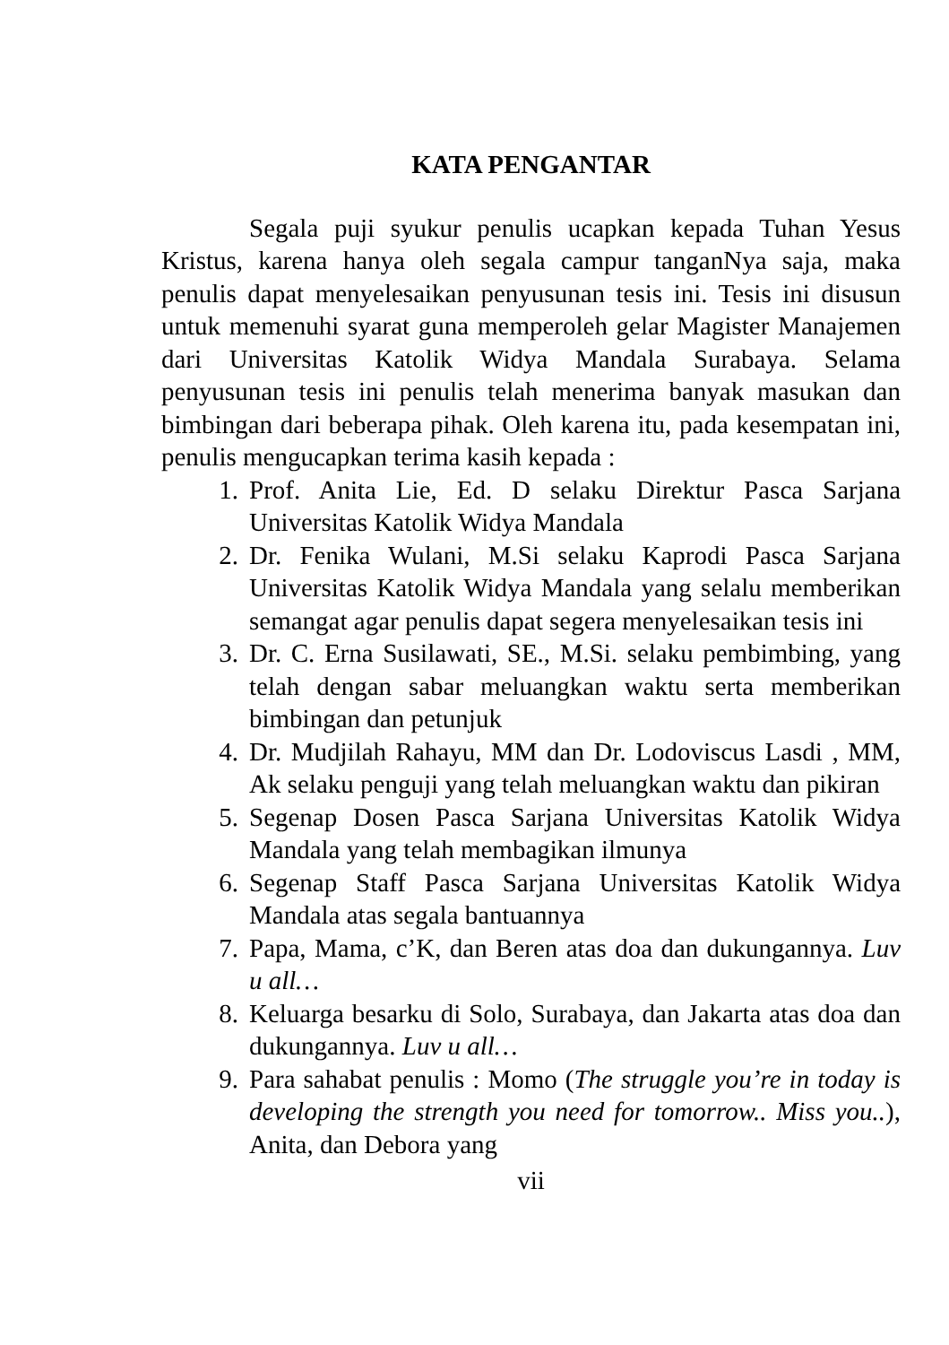KATA PENGANTAR
Segala puji syukur penulis ucapkan kepada Tuhan Yesus Kristus, karena hanya oleh segala campur tanganNya saja, maka penulis dapat menyelesaikan penyusunan tesis ini. Tesis ini disusun untuk memenuhi syarat guna memperoleh gelar Magister Manajemen dari Universitas Katolik Widya Mandala Surabaya. Selama penyusunan tesis ini penulis telah menerima banyak masukan dan bimbingan dari beberapa pihak. Oleh karena itu, pada kesempatan ini, penulis mengucapkan terima kasih kepada :
1. Prof. Anita Lie, Ed. D selaku Direktur Pasca Sarjana Universitas Katolik Widya Mandala
2. Dr. Fenika Wulani, M.Si selaku Kaprodi Pasca Sarjana Universitas Katolik Widya Mandala yang selalu memberikan semangat agar penulis dapat segera menyelesaikan tesis ini
3. Dr. C. Erna Susilawati, SE., M.Si. selaku pembimbing, yang telah dengan sabar meluangkan waktu serta memberikan bimbingan dan petunjuk
4. Dr. Mudjilah Rahayu, MM dan Dr. Lodoviscus Lasdi , MM, Ak selaku penguji yang telah meluangkan waktu dan pikiran
5. Segenap Dosen Pasca Sarjana Universitas Katolik Widya Mandala yang telah membagikan ilmunya
6. Segenap Staff Pasca Sarjana Universitas Katolik Widya Mandala atas segala bantuannya
7. Papa, Mama, c’K, dan Beren atas doa dan dukungannya. Luv u all…
8. Keluarga besarku di Solo, Surabaya, dan Jakarta atas doa dan dukungannya. Luv u all…
9. Para sahabat penulis : Momo (The struggle you’re in today is developing the strength you need for tomorrow.. Miss you..), Anita, dan Debora yang
vii